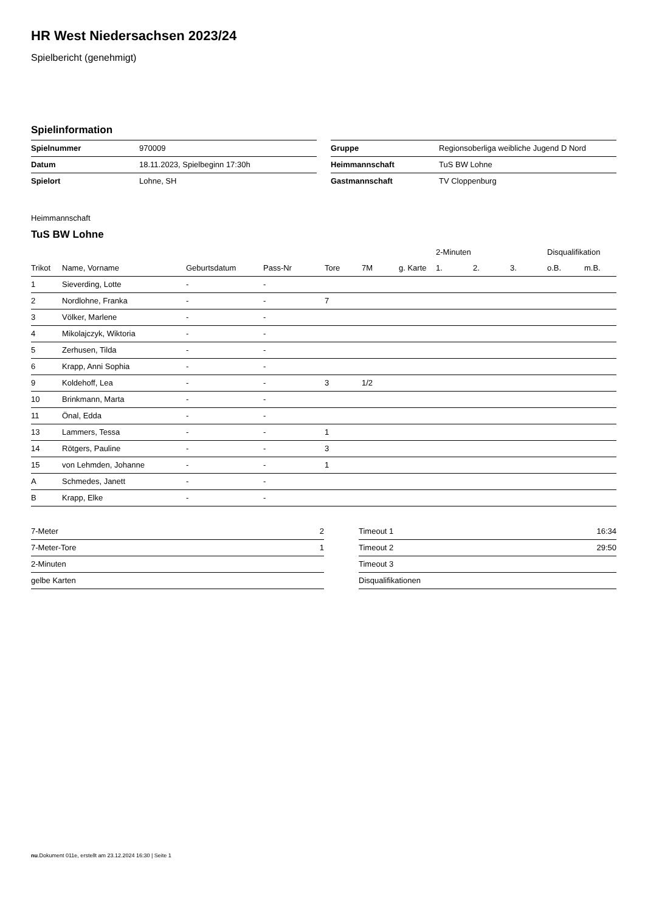HR West Niedersachsen 2023/24
Spielbericht (genehmigt)
Spielinformation
| Spielnummer | 970009 |
| Datum | 18.11.2023, Spielbeginn 17:30h |
| Spielort | Lohne, SH |
| Gruppe | Regionsoberliga weibliche Jugend D Nord |
| Heimmannschaft | TuS BW Lohne |
| Gastmannschaft | TV Cloppenburg |
Heimmannschaft
TuS BW Lohne
| | | | | | | | 2-Minuten | | | Disqualifikation | |
| --- | --- | --- | --- | --- | --- | --- | --- | --- | --- | --- | --- |
| Trikot | Name, Vorname | Geburtsdatum | Pass-Nr | Tore | 7M | g. Karte | 1. | 2. | 3. | o.B. | m.B. |
| 1 | Sieverding, Lotte | - | - | | | | | | | | |
| 2 | Nordlohne, Franka | - | - | 7 | | | | | | | |
| 3 | Völker, Marlene | - | - | | | | | | | | |
| 4 | Mikolajczyk, Wiktoria | - | - | | | | | | | | |
| 5 | Zerhusen, Tilda | - | - | | | | | | | | |
| 6 | Krapp, Anni Sophia | - | - | | | | | | | | |
| 9 | Koldehoff, Lea | - | - | 3 | 1/2 | | | | | | |
| 10 | Brinkmann, Marta | - | - | | | | | | | | |
| 11 | Önal, Edda | - | - | | | | | | | | |
| 13 | Lammers, Tessa | - | - | 1 | | | | | | | |
| 14 | Rötgers, Pauline | - | - | 3 | | | | | | | |
| 15 | von Lehmden, Johanne | - | - | 1 | | | | | | | |
| A | Schmedes, Janett | - | - | | | | | | | | |
| B | Krapp, Elke | - | - | | | | | | | | |
| 7-Meter | 2 |
| 7-Meter-Tore | 1 |
| 2-Minuten | |
| gelbe Karten | |
| Timeout 1 | 16:34 |
| Timeout 2 | 29:50 |
| Timeout 3 | |
| Disqualifikationen | |
nu.Dokument 011e, erstellt am 23.12.2024 16:30 | Seite 1